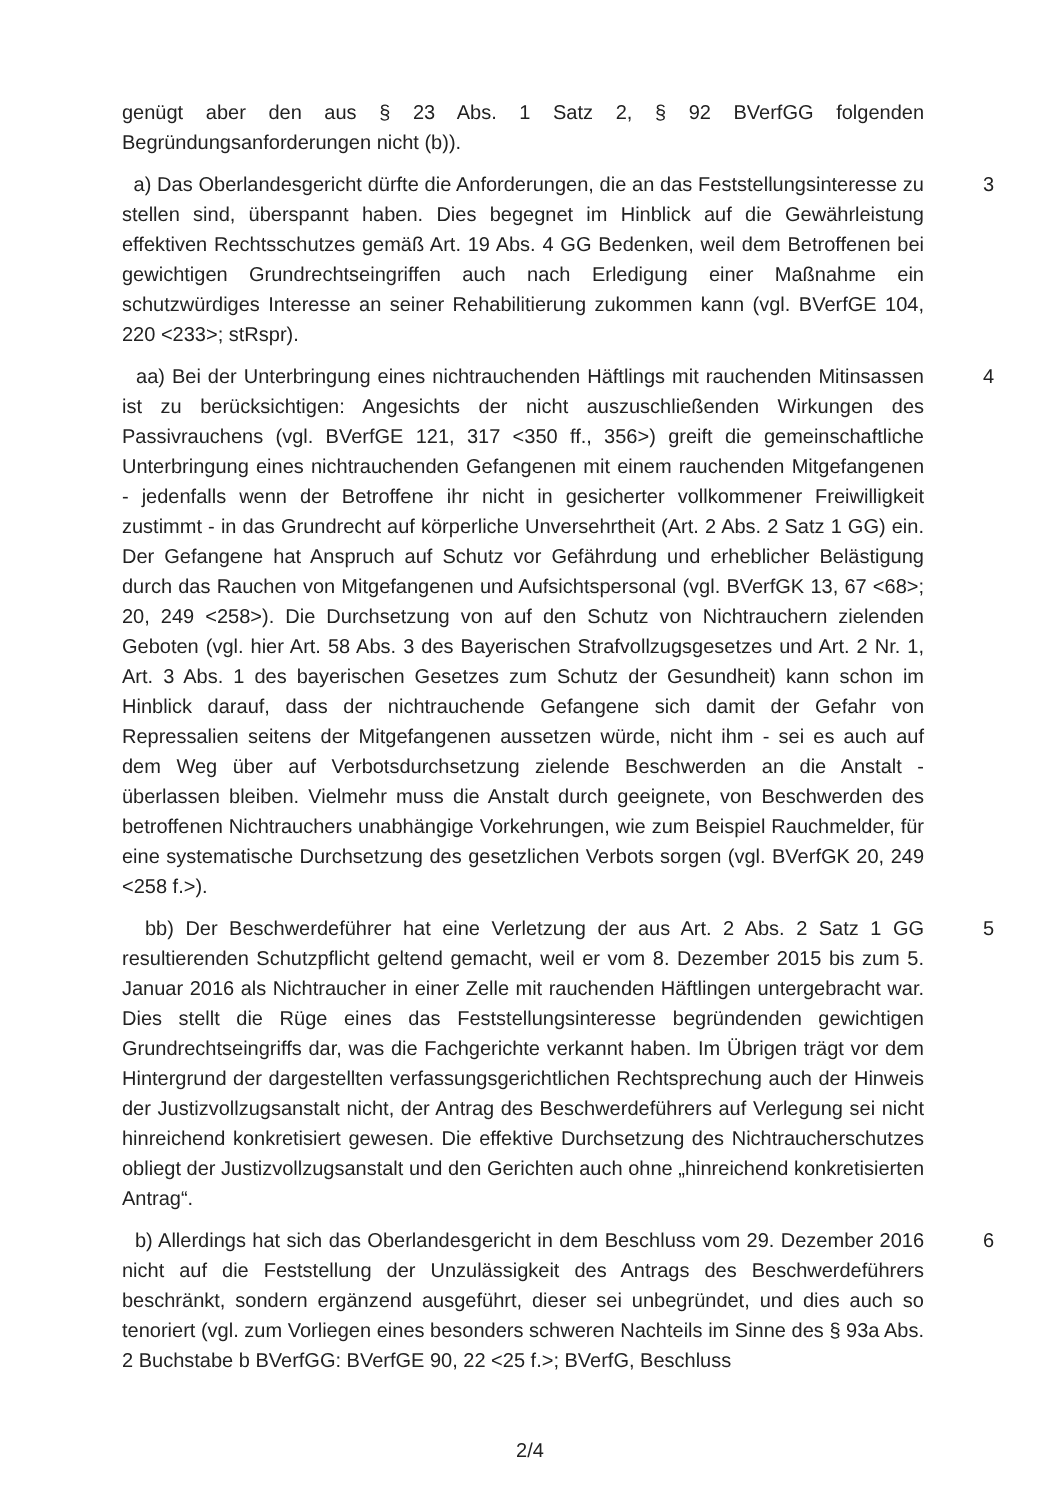genügt aber den aus § 23 Abs. 1 Satz 2, § 92 BVerfGG folgenden Begründungsanforderungen nicht (b)).
a) Das Oberlandesgericht dürfte die Anforderungen, die an das Feststellungsinteresse zu stellen sind, überspannt haben. Dies begegnet im Hinblick auf die Gewährleistung effektiven Rechtsschutzes gemäß Art. 19 Abs. 4 GG Bedenken, weil dem Betroffenen bei gewichtigen Grundrechtseingriffen auch nach Erledigung einer Maßnahme ein schutzwürdiges Interesse an seiner Rehabilitierung zukommen kann (vgl. BVerfGE 104, 220 <233>; stRspr).
3
aa) Bei der Unterbringung eines nichtrauchenden Häftlings mit rauchenden Mitinsassen ist zu berücksichtigen: Angesichts der nicht auszuschließenden Wirkungen des Passivrauchens (vgl. BVerfGE 121, 317 <350 ff., 356>) greift die gemeinschaftliche Unterbringung eines nichtrauchenden Gefangenen mit einem rauchenden Mitgefangenen - jedenfalls wenn der Betroffene ihr nicht in gesicherter vollkommener Freiwilligkeit zustimmt - in das Grundrecht auf körperliche Unversehrtheit (Art. 2 Abs. 2 Satz 1 GG) ein. Der Gefangene hat Anspruch auf Schutz vor Gefährdung und erheblicher Belästigung durch das Rauchen von Mitgefangenen und Aufsichtspersonal (vgl. BVerfGK 13, 67 <68>; 20, 249 <258>). Die Durchsetzung von auf den Schutz von Nichtrauchern zielenden Geboten (vgl. hier Art. 58 Abs. 3 des Bayerischen Strafvollzugsgesetzes und Art. 2 Nr. 1, Art. 3 Abs. 1 des bayerischen Gesetzes zum Schutz der Gesundheit) kann schon im Hinblick darauf, dass der nichtrauchende Gefangene sich damit der Gefahr von Repressalien seitens der Mitgefangenen aussetzen würde, nicht ihm - sei es auch auf dem Weg über auf Verbotsdurchsetzung zielende Beschwerden an die Anstalt - überlassen bleiben. Vielmehr muss die Anstalt durch geeignete, von Beschwerden des betroffenen Nichtrauchers unabhängige Vorkehrungen, wie zum Beispiel Rauchmelder, für eine systematische Durchsetzung des gesetzlichen Verbots sorgen (vgl. BVerfGK 20, 249 <258 f.>).
4
bb) Der Beschwerdeführer hat eine Verletzung der aus Art. 2 Abs. 2 Satz 1 GG resultierenden Schutzpflicht geltend gemacht, weil er vom 8. Dezember 2015 bis zum 5. Januar 2016 als Nichtraucher in einer Zelle mit rauchenden Häftlingen untergebracht war. Dies stellt die Rüge eines das Feststellungsinteresse begründenden gewichtigen Grundrechtseingriffs dar, was die Fachgerichte verkannt haben. Im Übrigen trägt vor dem Hintergrund der dargestellten verfassungsgerichtlichen Rechtsprechung auch der Hinweis der Justizvollzugsanstalt nicht, der Antrag des Beschwerdeführers auf Verlegung sei nicht hinreichend konkretisiert gewesen. Die effektive Durchsetzung des Nichtraucherschutzes obliegt der Justizvollzugsanstalt und den Gerichten auch ohne „hinreichend konkretisierten Antrag“.
5
b) Allerdings hat sich das Oberlandesgericht in dem Beschluss vom 29. Dezember 2016 nicht auf die Feststellung der Unzulässigkeit des Antrags des Beschwerdeführers beschränkt, sondern ergänzend ausgeführt, dieser sei unbegründet, und dies auch so tenoriert (vgl. zum Vorliegen eines besonders schweren Nachteils im Sinne des § 93a Abs. 2 Buchstabe b BVerfGG: BVerfGE 90, 22 <25 f.>; BVerfG, Beschluss
6
2/4